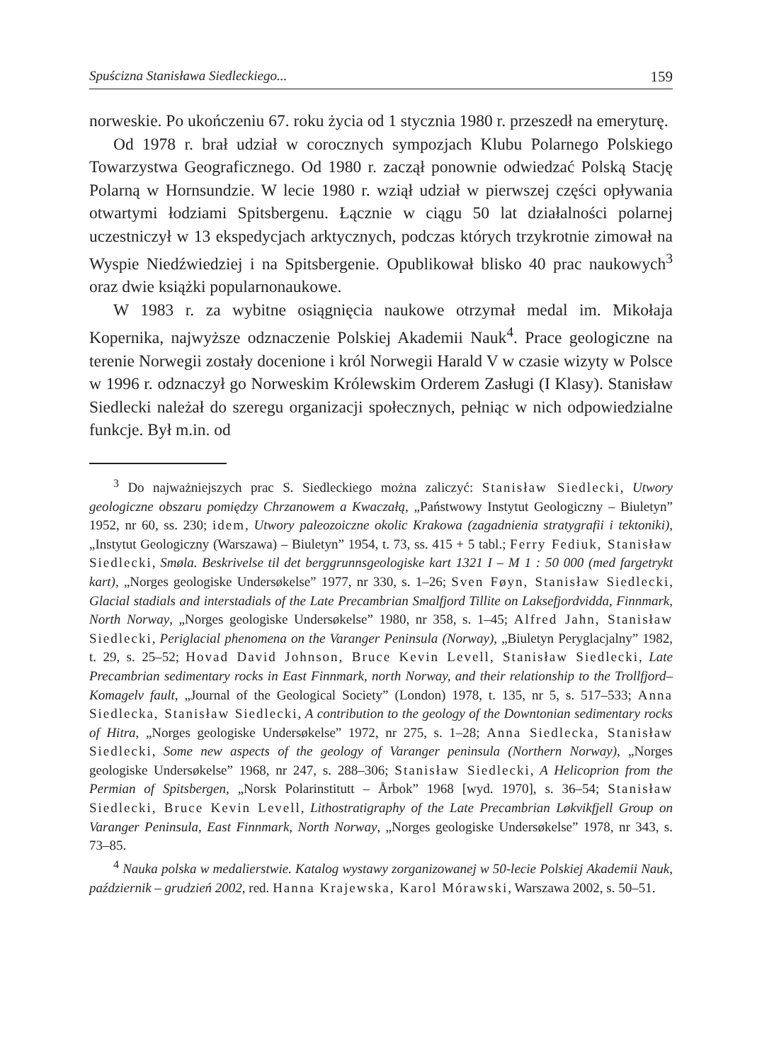Spuścizna Stanisława Siedleckiego... 159
norweskie. Po ukończeniu 67. roku życia od 1 stycznia 1980 r. przeszedł na emeryturę.
Od 1978 r. brał udział w corocznych sympozjach Klubu Polarnego Polskiego Towarzystwa Geograficznego. Od 1980 r. zaczął ponownie odwiedzać Polską Stację Polarną w Hornsundzie. W lecie 1980 r. wziął udział w pierwszej części opływania otwartymi łodziami Spitsbergenu. Łącznie w ciągu 50 lat działalności polarnej uczestniczył w 13 ekspedycjach arktycznych, podczas których trzykrotnie zimował na Wyspie Niedźwiedziej i na Spitsbergenie. Opublikował blisko 40 prac naukowych<sup>3</sup> oraz dwie książki popularnonaukowe.
W 1983 r. za wybitne osiągnięcia naukowe otrzymał medal im. Mikołaja Kopernika, najwyższe odznaczenie Polskiej Akademii Nauk<sup>4</sup>. Prace geologiczne na terenie Norwegii zostały docenione i król Norwegii Harald V w czasie wizyty w Polsce w 1996 r. odznaczył go Norweskim Królewskim Orderem Zasługi (I Klasy). Stanisław Siedlecki należał do szeregu organizacji społecznych, pełniąc w nich odpowiedzialne funkcje. Był m.in. od
<sup>3</sup> Do najważniejszych prac S. Siedleckiego można zaliczyć: Stanisław Siedlecki, Utwory geologiczne obszaru pomiędzy Chrzanowem a Kwaczałą, „Państwowy Instytut Geologiczny – Biuletyn” 1952, nr 60, ss. 230; idem, Utwory paleozoiczne okolic Krakowa (zagadnienia stratygrafii i tektoniki), „Instytut Geologiczny (Warszawa) – Biuletyn” 1954, t. 73, ss. 415 + 5 tabl.; Ferry Fediuk, Stanisław Siedlecki, Smøla. Beskrivelse til det berggrunnsgeologiske kart 1321 I – M 1 : 50 000 (med fargetrykt kart), „Norges geologiske Undersøkelse” 1977, nr 330, s. 1–26; Sven Føyn, Stanisław Siedlecki, Glacial stadials and interstadials of the Late Precambrian Smalfjord Tillite on Laksefjordvidda, Finnmark, North Norway, „Norges geologiske Undersøkelse” 1980, nr 358, s. 1–45; Alfred Jahn, Stanisław Siedlecki, Periglacial phenomena on the Varanger Peninsula (Norway), „Biuletyn Peryglacjalny” 1982, t. 29, s. 25–52; Hovad David Johnson, Bruce Kevin Levell, Stanisław Siedlecki, Late Precambrian sedimentary rocks in East Finnmark, north Norway, and their relationship to the Trollfjord–Komagelv fault, „Journal of the Geological Society” (London) 1978, t. 135, nr 5, s. 517–533; Anna Siedlecka, Stanisław Siedlecki, A contribution to the geology of the Downtonian sedimentary rocks of Hitra, „Norges geologiske Undersøkelse” 1972, nr 275, s. 1–28; Anna Siedlecka, Stanisław Siedlecki, Some new aspects of the geology of Varanger peninsula (Northern Norway), „Norges geologiske Undersøkelse” 1968, nr 247, s. 288–306; Stanisław Siedlecki, A Helicoprion from the Permian of Spitsbergen, „Norsk Polarinstitutt – Årbok” 1968 [wyd. 1970], s. 36–54; Stanisław Siedlecki, Bruce Kevin Levell, Lithostratigraphy of the Late Precambrian Løkvikfjell Group on Varanger Peninsula, East Finnmark, North Norway, „Norges geologiske Undersøkelse” 1978, nr 343, s. 73–85.
<sup>4</sup> Nauka polska w medalierstwie. Katalog wystawy zorganizowanej w 50-lecie Polskiej Akademii Nauk, październik – grudzień 2002, red. Hanna Krajewska, Karol Mórawski, Warszawa 2002, s. 50–51.